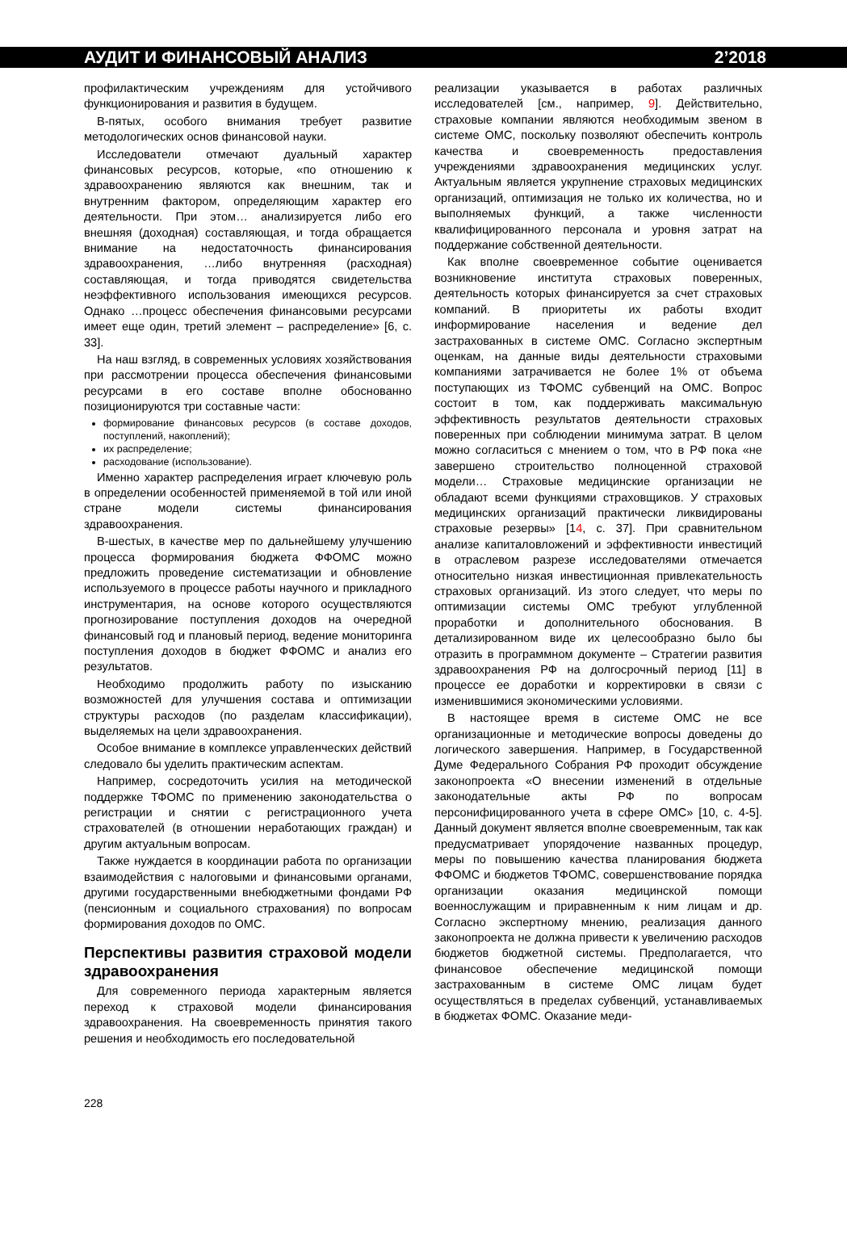АУДИТ И ФИНАНСОВЫЙ АНАЛИЗ 2’2018
профилактическим учреждениям для устойчивого функционирования и развития в будущем.
В-пятых, особого внимания требует развитие методологических основ финансовой науки.
Исследователи отмечают дуальный характер финансовых ресурсов, которые, «по отношению к здравоохранению являются как внешним, так и внутренним фактором, определяющим характер его деятельности. При этом… анализируется либо его внешняя (доходная) составляющая, и тогда обращается внимание на недостаточность финансирования здравоохранения, …либо внутренняя (расходная) составляющая, и тогда приводятся свидетельства неэффективного использования имеющихся ресурсов. Однако …процесс обеспечения финансовыми ресурсами имеет еще один, третий элемент – распределение» [6, с. 33].
На наш взгляд, в современных условиях хозяйствования при рассмотрении процесса обеспечения финансовыми ресурсами в его составе вполне обоснованно позиционируются три составные части:
формирование финансовых ресурсов (в составе доходов, поступлений, накоплений);
их распределение;
расходование (использование).
Именно характер распределения играет ключевую роль в определении особенностей применяемой в той или иной стране модели системы финансирования здравоохранения.
В-шестых, в качестве мер по дальнейшему улучшению процесса формирования бюджета ФФОМС можно предложить проведение систематизации и обновление используемого в процессе работы научного и прикладного инструментария, на основе которого осуществляются прогнозирование поступления доходов на очередной финансовый год и плановый период, ведение мониторинга поступления доходов в бюджет ФФОМС и анализ его результатов.
Необходимо продолжить работу по изысканию возможностей для улучшения состава и оптимизации структуры расходов (по разделам классификации), выделяемых на цели здравоохранения.
Особое внимание в комплексе управленческих действий следовало бы уделить практическим аспектам.
Например, сосредоточить усилия на методической поддержке ТФОМС по применению законодательства о регистрации и снятии с регистрационного учета страхователей (в отношении неработающих граждан) и другим актуальным вопросам.
Также нуждается в координации работа по организации взаимодействия с налоговыми и финансовыми органами, другими государственными внебюджетными фондами РФ (пенсионным и социального страхования) по вопросам формирования доходов по ОМС.
Перспективы развития страховой модели здравоохранения
Для современного периода характерным является переход к страховой модели финансирования здравоохранения. На своевременность принятия такого решения и необходимость его последовательной
реализации указывается в работах различных исследователей [см., например, 9]. Действительно, страховые компании являются необходимым звеном в системе ОМС, поскольку позволяют обеспечить контроль качества и своевременность предоставления учреждениями здравоохранения медицинских услуг. Актуальным является укрупнение страховых медицинских организаций, оптимизация не только их количества, но и выполняемых функций, а также численности квалифицированного персонала и уровня затрат на поддержание собственной деятельности.
Как вполне своевременное событие оценивается возникновение института страховых поверенных, деятельность которых финансируется за счет страховых компаний. В приоритеты их работы входит информирование населения и ведение дел застрахованных в системе ОМС. Согласно экспертным оценкам, на данные виды деятельности страховыми компаниями затрачивается не более 1% от объема поступающих из ТФОМС субвенций на ОМС. Вопрос состоит в том, как поддерживать максимальную эффективность результатов деятельности страховых поверенных при соблюдении минимума затрат. В целом можно согласиться с мнением о том, что в РФ пока «не завершено строительство полноценной страховой модели… Страховые медицинские организации не обладают всеми функциями страховщиков. У страховых медицинских организаций практически ликвидированы страховые резервы» [14, с. 37]. При сравнительном анализе капиталовложений и эффективности инвестиций в отраслевом разрезе исследователями отмечается относительно низкая инвестиционная привлекательность страховых организаций. Из этого следует, что меры по оптимизации системы ОМС требуют углубленной проработки и дополнительного обоснования. В детализированном виде их целесообразно было бы отразить в программном документе – Стратегии развития здравоохранения РФ на долгосрочный период [11] в процессе ее доработки и корректировки в связи с изменившимися экономическими условиями.
В настоящее время в системе ОМС не все организационные и методические вопросы доведены до логического завершения. Например, в Государственной Думе Федерального Собрания РФ проходит обсуждение законопроекта «О внесении изменений в отдельные законодательные акты РФ по вопросам персонифицированного учета в сфере ОМС» [10, с. 4-5]. Данный документ является вполне своевременным, так как предусматривает упорядочение названных процедур, меры по повышению качества планирования бюджета ФФОМС и бюджетов ТФОМС, совершенствование порядка организации оказания медицинской помощи военнослужащим и приравненным к ним лицам и др. Согласно экспертному мнению, реализация данного законопроекта не должна привести к увеличению расходов бюджетов бюджетной системы. Предполагается, что финансовое обеспечение медицинской помощи застрахованным в системе ОМС лицам будет осуществляться в пределах субвенций, устанавливаемых в бюджетах ФОМС. Оказание меди-
228